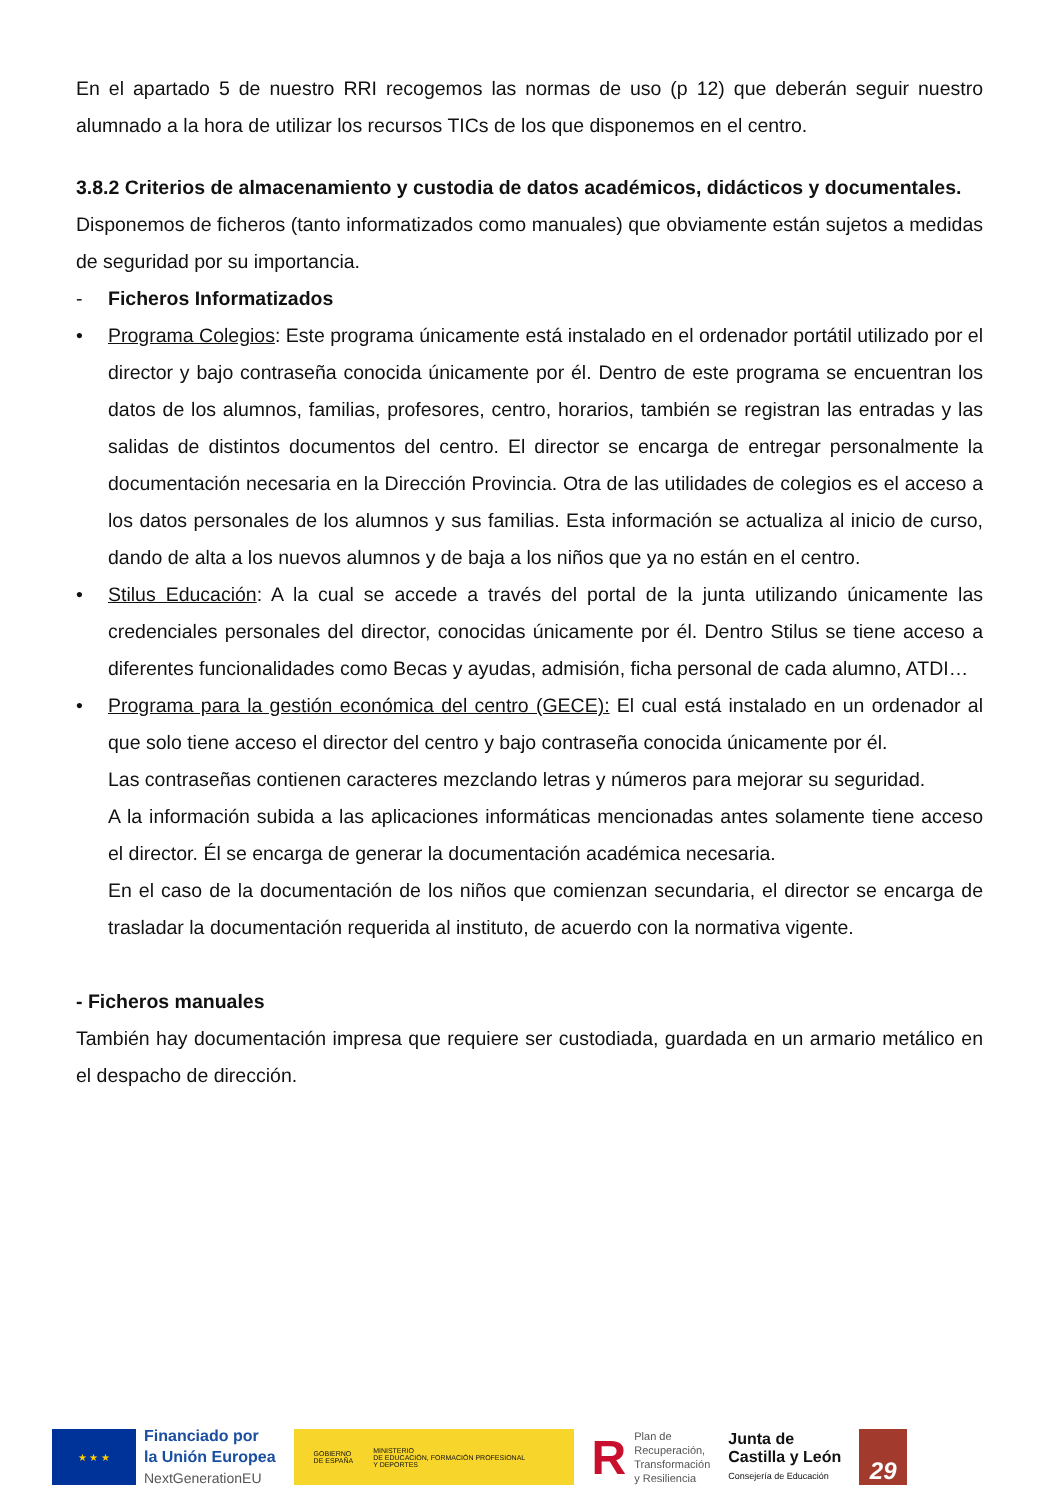En el apartado 5 de nuestro RRI recogemos las normas de uso (p 12) que deberán seguir nuestro alumnado a la hora de utilizar los recursos TICs de los que disponemos en el centro.
3.8.2 Criterios de almacenamiento y custodia de datos académicos, didácticos y documentales.
Disponemos de ficheros (tanto informatizados como manuales) que obviamente están sujetos a medidas de seguridad por su importancia.
- Ficheros Informatizados
• Programa Colegios: Este programa únicamente está instalado en el ordenador portátil utilizado por el director y bajo contraseña conocida únicamente por él. Dentro de este programa se encuentran los datos de los alumnos, familias, profesores, centro, horarios, también se registran las entradas y las salidas de distintos documentos del centro. El director se encarga de entregar personalmente la documentación necesaria en la Dirección Provincia. Otra de las utilidades de colegios es el acceso a los datos personales de los alumnos y sus familias. Esta información se actualiza al inicio de curso, dando de alta a los nuevos alumnos y de baja a los niños que ya no están en el centro.
• Stilus Educación: A la cual se accede a través del portal de la junta utilizando únicamente las credenciales personales del director, conocidas únicamente por él. Dentro Stilus se tiene acceso a diferentes funcionalidades como Becas y ayudas, admisión, ficha personal de cada alumno, ATDI…
• Programa para la gestión económica del centro (GECE): El cual está instalado en un ordenador al que solo tiene acceso el director del centro y bajo contraseña conocida únicamente por él.
Las contraseñas contienen caracteres mezclando letras y números para mejorar su seguridad.
A la información subida a las aplicaciones informáticas mencionadas antes solamente tiene acceso el director. Él se encarga de generar la documentación académica necesaria.
En el caso de la documentación de los niños que comienzan secundaria, el director se encarga de trasladar la documentación requerida al instituto, de acuerdo con la normativa vigente.
- Ficheros manuales
También hay documentación impresa que requiere ser custodiada, guardada en un armario metálico en el despacho de dirección.
★ ★ ★
Financiado por
la Unión Europea
NextGenerationEU
GOBIERNO
DE ESPAÑA MINISTERIO
DE EDUCACIÓN, FORMACIÓN PROFESIONAL
Y DEPORTES
R Plan de
Recuperación,
Transformación
y Resiliencia
Junta de
Castilla y León
Consejería de Educación
29